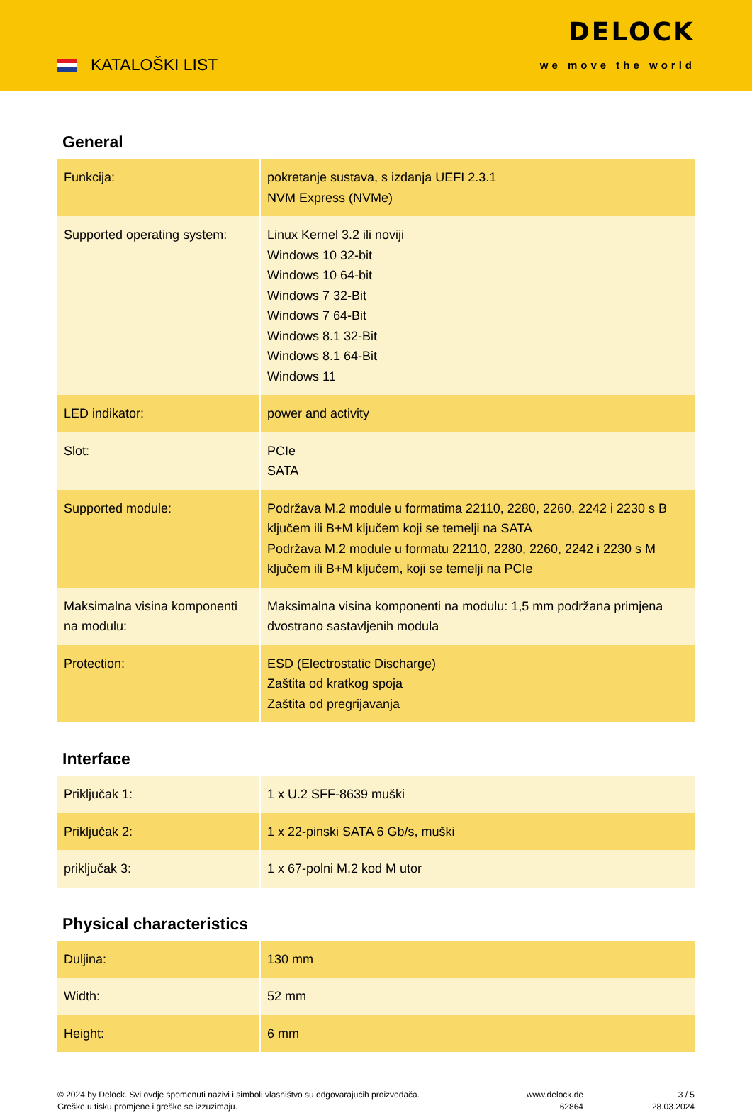KATALOŠKI LIST
DELOCK
we move the world
General
| Funkcija: | pokretanje sustava, s izdanja UEFI 2.3.1 NVM Express (NVMe) |
| Supported operating system: | Linux Kernel 3.2 ili noviji Windows 10 32-bit Windows 10 64-bit Windows 7 32-Bit Windows 7 64-Bit Windows 8.1 32-Bit Windows 8.1 64-Bit Windows 11 |
| LED indikator: | power and activity |
| Slot: | PCIe SATA |
| Supported module: | Podržava M.2 module u formatima 22110, 2280, 2260, 2242 i 2230 s B ključem ili B+M ključem koji se temelji na SATA Podržava M.2 module u formatu 22110, 2280, 2260, 2242 i 2230 s M ključem ili B+M ključem, koji se temelji na PCIe |
| Maksimalna visina komponenti na modulu: | Maksimalna visina komponenti na modulu: 1,5 mm podržana primjena dvostrano sastavljenih modula |
| Protection: | ESD (Electrostatic Discharge) Zaštita od kratkog spoja Zaštita od pregrijavanja |
Interface
| Priključak 1: | 1 x U.2 SFF-8639 muški |
| Priključak 2: | 1 x 22-pinski SATA 6 Gb/s, muški |
| priključak 3: | 1 x 67-polni M.2 kod M utor |
Physical characteristics
| Duljina: | 130 mm |
| Width: | 52 mm |
| Height: | 6 mm |
© 2024 by Delock. Svi ovdje spomenuti nazivi i simboli vlasništvo su odgovarajućih proizvođača.
Greške u tisku,promjene i greške se izzuzimaju.
www.delock.de
62864
3 / 5
28.03.2024